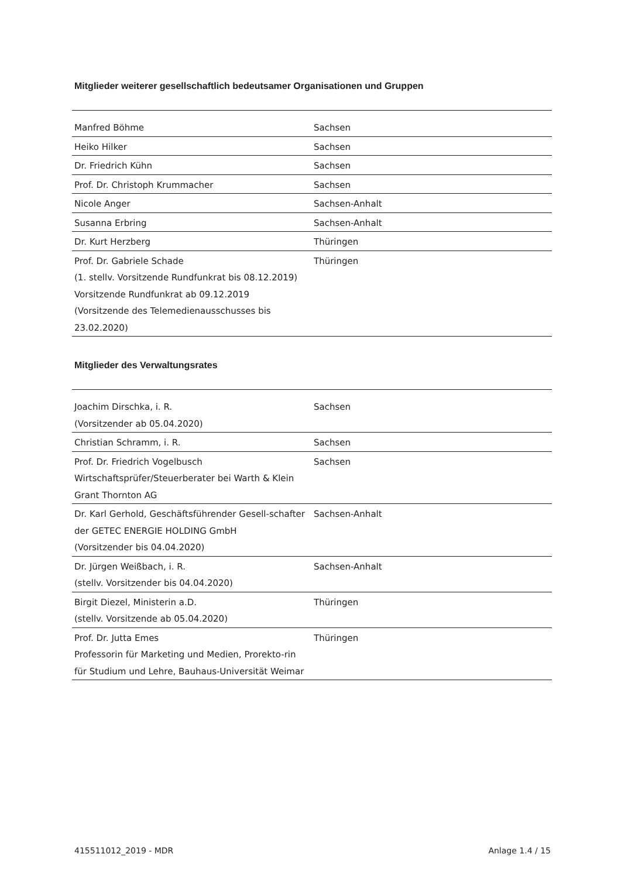Mitglieder weiterer gesellschaftlich bedeutsamer Organisationen und Gruppen
| Manfred Böhme | Sachsen |
| Heiko Hilker | Sachsen |
| Dr. Friedrich Kühn | Sachsen |
| Prof. Dr. Christoph Krummacher | Sachsen |
| Nicole Anger | Sachsen-Anhalt |
| Susanna Erbring | Sachsen-Anhalt |
| Dr. Kurt Herzberg | Thüringen |
| Prof. Dr. Gabriele Schade (1. stellv. Vorsitzende Rundfunkrat bis 08.12.2019) Vorsitzende Rundfunkrat ab 09.12.2019 (Vorsitzende des Telemedienausschusses bis 23.02.2020) | Thüringen |
Mitglieder des Verwaltungsrates
| Joachim Dirschka, i. R. (Vorsitzender ab 05.04.2020) | Sachsen |
| Christian Schramm, i. R. | Sachsen |
| Prof. Dr. Friedrich Vogelbusch Wirtschaftsprüfer/Steuerberater bei Warth & Klein Grant Thornton AG | Sachsen |
| Dr. Karl Gerhold, Geschäftsführender Gesell-schafter der GETEC ENERGIE HOLDING GmbH (Vorsitzender bis 04.04.2020) | Sachsen-Anhalt |
| Dr. Jürgen Weißbach, i. R. (stellv. Vorsitzender bis 04.04.2020) | Sachsen-Anhalt |
| Birgit Diezel, Ministerin a.D. (stellv. Vorsitzende ab 05.04.2020) | Thüringen |
| Prof. Dr. Jutta Emes Professorin für Marketing und Medien, Prorekto-rin für Studium und Lehre, Bauhaus-Universität Weimar | Thüringen |
415511012_2019 - MDR Anlage 1.4 / 15